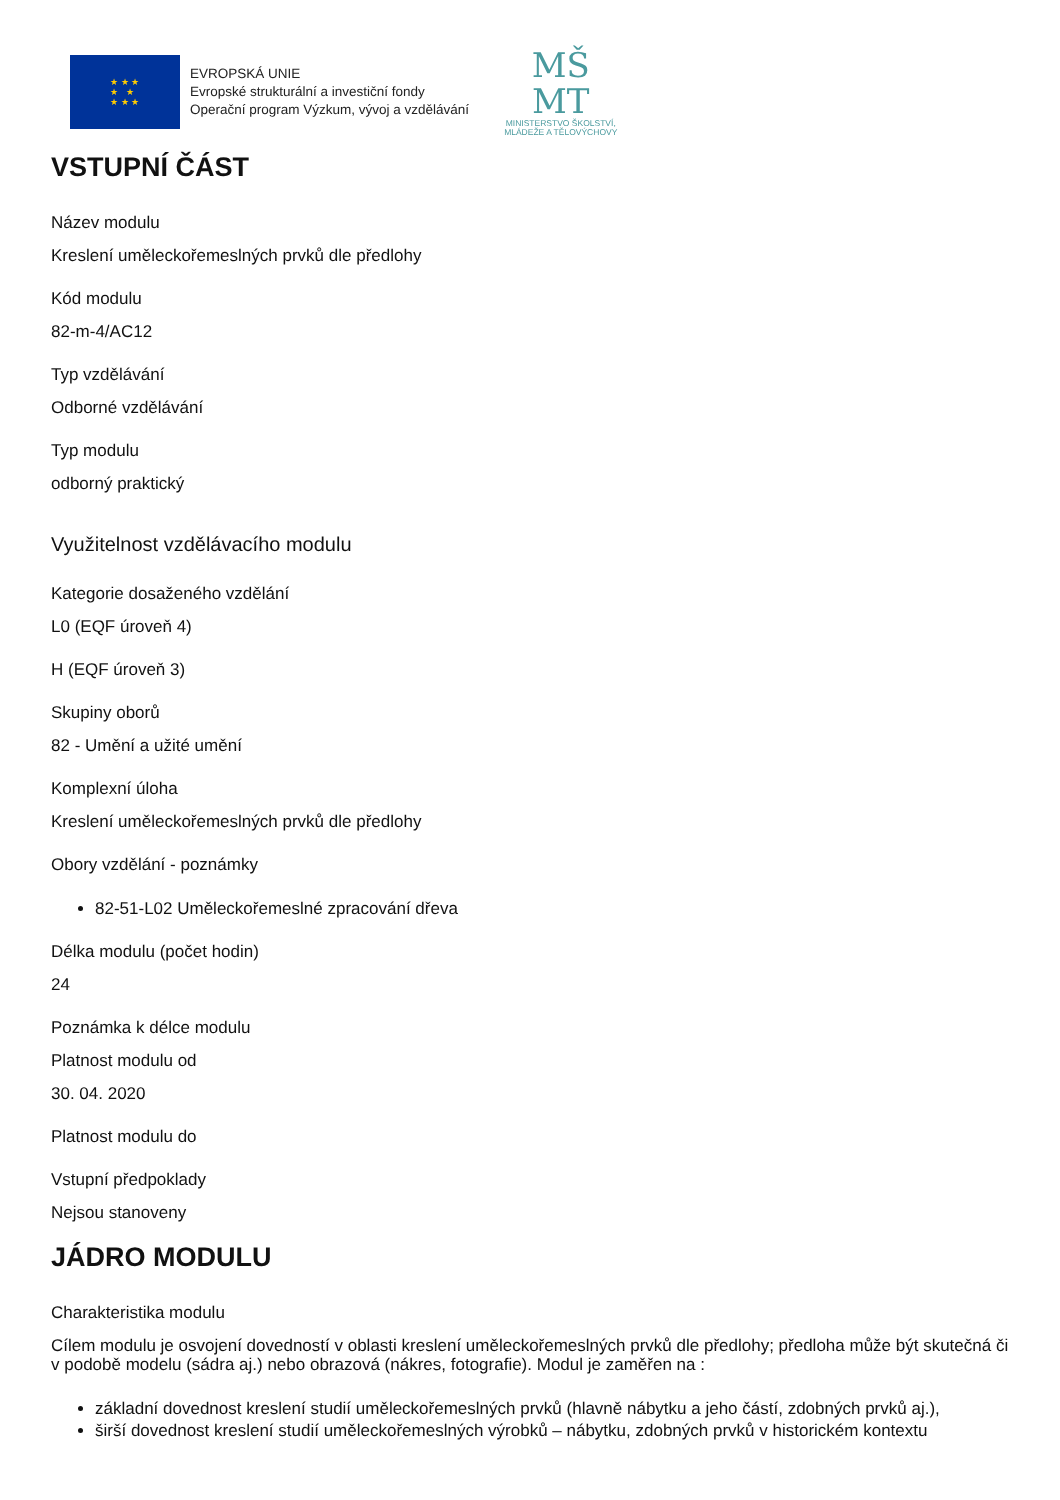★ ★ ★
★ ★
★ ★ ★
EVROPSKÁ UNIE
Evropské strukturální a investiční fondy
Operační program Výzkum, vývoj a vzdělávání
MŠ
MT
MINISTERSTVO ŠKOLSTVÍ,
MLÁDEŽE A TĚLOVÝCHOVY
VSTUPNÍ ČÁST
Název modulu
Kreslení uměleckořemeslných prvků dle předlohy
Kód modulu
82-m-4/AC12
Typ vzdělávání
Odborné vzdělávání
Typ modulu
odborný praktický
Využitelnost vzdělávacího modulu
Kategorie dosaženého vzdělání
L0 (EQF úroveň 4)
H (EQF úroveň 3)
Skupiny oborů
82 - Umění a užité umění
Komplexní úloha
Kreslení uměleckořemeslných prvků dle předlohy
Obory vzdělání - poznámky
82-51-L02 Uměleckořemeslné zpracování dřeva
Délka modulu (počet hodin)
24
Poznámka k délce modulu
Platnost modulu od
30. 04. 2020
Platnost modulu do
Vstupní předpoklady
Nejsou stanoveny
JÁDRO MODULU
Charakteristika modulu
Cílem modulu je osvojení dovedností v oblasti kreslení uměleckořemeslných prvků dle předlohy; předloha může být skutečná či v podobě modelu (sádra aj.) nebo obrazová (nákres, fotografie). Modul je zaměřen na :
základní dovednost kreslení studií uměleckořemeslných prvků (hlavně nábytku a jeho částí, zdobných prvků aj.),
širší dovednost kreslení studií uměleckořemeslných výrobků – nábytku, zdobných prvků v historickém kontextu